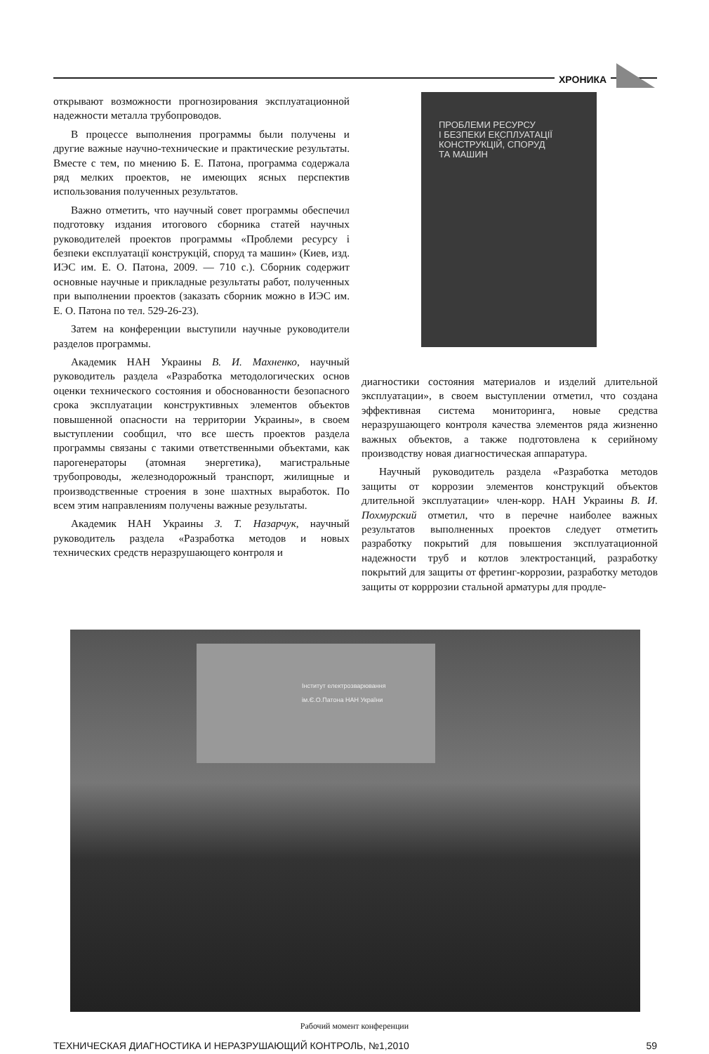ХРОНИКА
открывают возможности прогнозирования эксплуатационной надежности металла трубопроводов.
В процессе выполнения программы были получены и другие важные научно-технические и практические результаты. Вместе с тем, по мнению Б. Е. Патона, программа содержала ряд мелких проектов, не имеющих ясных перспектив использования полученных результатов.
Важно отметить, что научный совет программы обеспечил подготовку издания итогового сборника статей научных руководителей проектов программы «Проблеми ресурсу і безпеки експлуатації конструкцій, споруд та машин» (Киев, изд. ИЭС им. Е. О. Патона, 2009. — 710 с.). Сборник содержит основные научные и прикладные результаты работ, полученных при выполнении проектов (заказать сборник можно в ИЭС им. Е. О. Патона по тел. 529-26-23).
Затем на конференции выступили научные руководители разделов программы.
Академик НАН Украины В. И. Махненко, научный руководитель раздела «Разработка методологических основ оценки технического состояния и обоснованности безопасного срока эксплуатации конструктивных элементов объектов повышенной опасности на территории Украины», в своем выступлении сообщил, что все шесть проектов раздела программы связаны с такими ответственными объектами, как парогенераторы (атомная энергетика), магистральные трубопроводы, железнодорожный транспорт, жилищные и производственные строения в зоне шахтных выработок. По всем этим направлениям получены важные результаты.
Академик НАН Украины З. Т. Назарчук, научный руководитель раздела «Разработка методов и новых технических средств неразрушающего контроля и
ПРОБЛЕМИ РЕСУРСУ
І БЕЗПЕКИ ЕКСПЛУАТАЦІЇ
КОНСТРУКЦІЙ, СПОРУД
ТА МАШИН
диагностики состояния материалов и изделий длительной эксплуатации», в своем выступлении отметил, что создана эффективная система мониторинга, новые средства неразрушающего контроля качества элементов ряда жизненно важных объектов, а также подготовлена к серийному производству новая диагностическая аппаратура.
Научный руководитель раздела «Разработка методов защиты от коррозии элементов конструкций объектов длительной эксплуатации» член-корр. НАН Украины В. И. Похмурский отметил, что в перечне наиболее важных результатов выполненных проектов следует отметить разработку покрытий для повышения эксплуатационной надежности труб и котлов электростанций, разработку покрытий для защиты от фретинг-коррозии, разработку методов защиты от корррозии стальной арматуры для продле-
Інститут електрозварювання
ім.Є.О.Патона НАН України
Рабочий момент конференции
ТЕХНИЧЕСКАЯ ДИАГНОСТИКА И НЕРАЗРУШАЮЩИЙ КОНТРОЛЬ, №1,2010 59